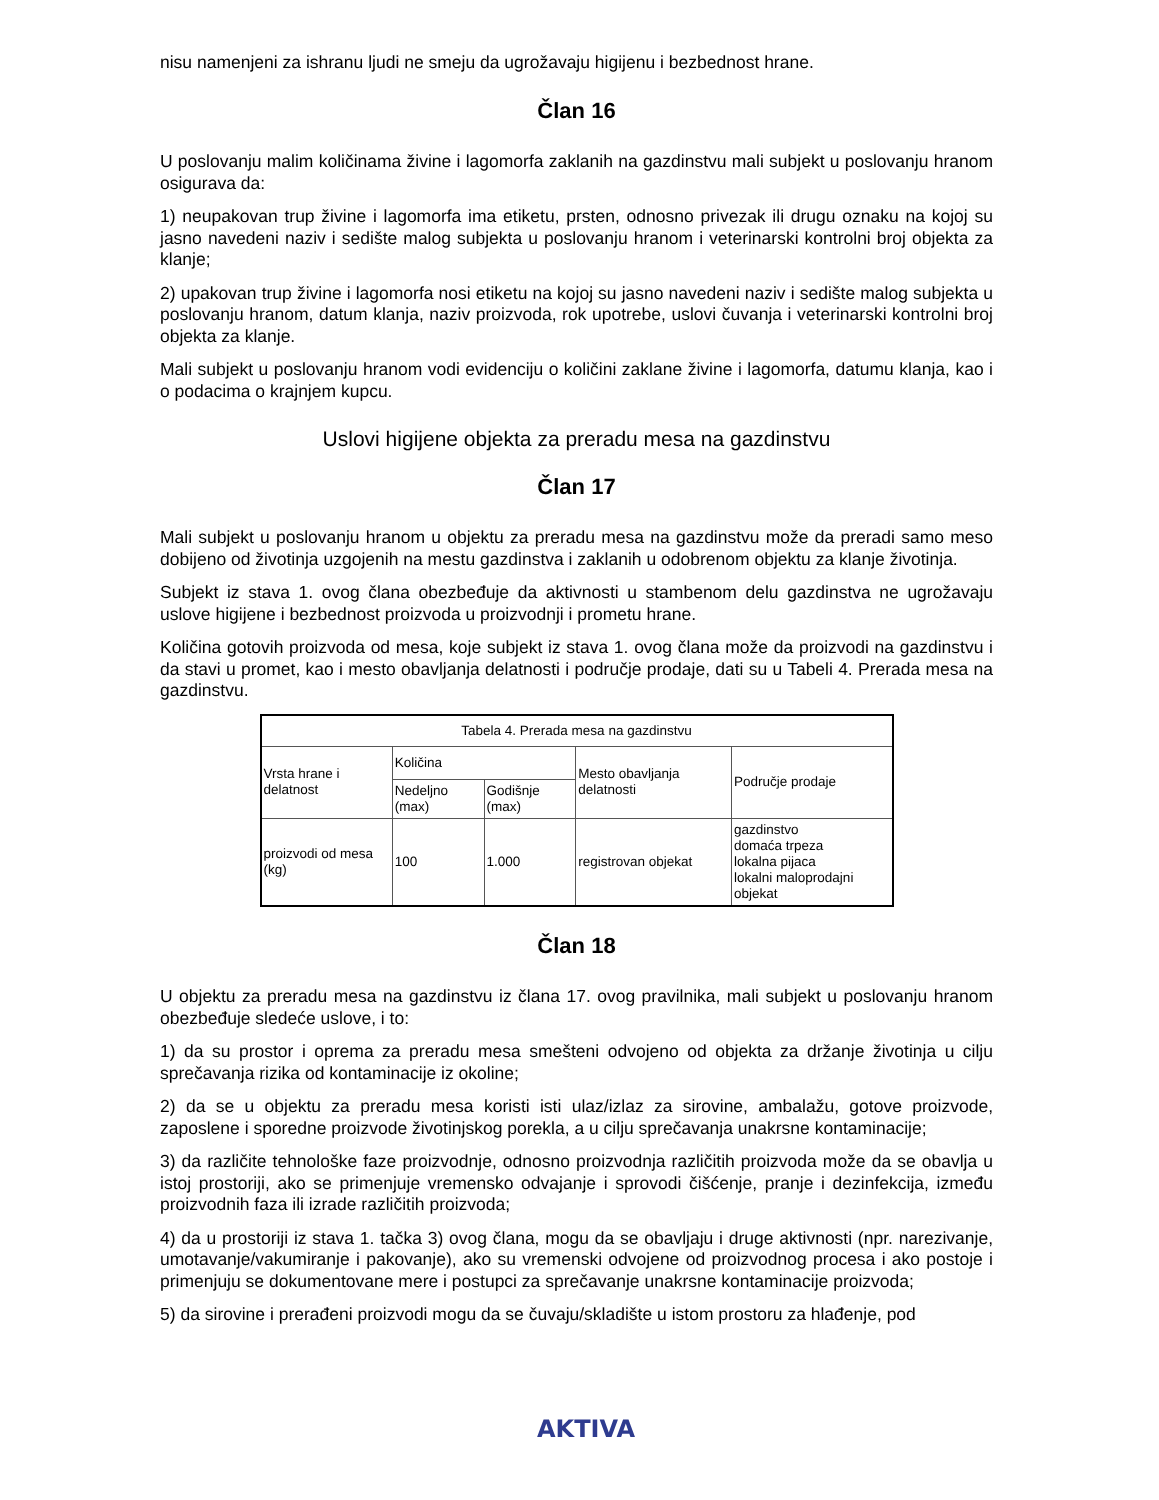nisu namenjeni za ishranu ljudi ne smeju da ugrožavaju higijenu i bezbednost hrane.
Član 16
U poslovanju malim količinama živine i lagomorfa zaklanih na gazdinstvu mali subjekt u poslovanju hranom osigurava da:
1) neupakovan trup živine i lagomorfa ima etiketu, prsten, odnosno privezak ili drugu oznaku na kojoj su jasno navedeni naziv i sedište malog subjekta u poslovanju hranom i veterinarski kontrolni broj objekta za klanje;
2) upakovan trup živine i lagomorfa nosi etiketu na kojoj su jasno navedeni naziv i sedište malog subjekta u poslovanju hranom, datum klanja, naziv proizvoda, rok upotrebe, uslovi čuvanja i veterinarski kontrolni broj objekta za klanje.
Mali subjekt u poslovanju hranom vodi evidenciju o količini zaklane živine i lagomorfa, datumu klanja, kao i o podacima o krajnjem kupcu.
Uslovi higijene objekta za preradu mesa na gazdinstvu
Član 17
Mali subjekt u poslovanju hranom u objektu za preradu mesa na gazdinstvu može da preradi samo meso dobijeno od životinja uzgojenih na mestu gazdinstva i zaklanih u odobrenom objektu za klanje životinja.
Subjekt iz stava 1. ovog člana obezbeđuje da aktivnosti u stambenom delu gazdinstva ne ugrožavaju uslove higijene i bezbednost proizvoda u proizvodnji i prometu hrane.
Količina gotovih proizvoda od mesa, koje subjekt iz stava 1. ovog člana može da proizvodi na gazdinstvu i da stavi u promet, kao i mesto obavljanja delatnosti i područje prodaje, dati su u Tabeli 4. Prerada mesa na gazdinstvu.
| Tabela 4. Prerada mesa na gazdinstvu | | | | |
| Vrsta hrane i delatnost | Količina | | Mesto obavljanja delatnosti | Područje prodaje |
| | Nedeljno (max) | Godišnje (max) | | |
| proizvodi od mesa (kg) | 100 | 1.000 | registrovan objekat | gazdinstvo domaća trpeza lokalna pijaca lokalni maloprodajni objekat |
Član 18
U objektu za preradu mesa na gazdinstvu iz člana 17. ovog pravilnika, mali subjekt u poslovanju hranom obezbeđuje sledeće uslove, i to:
1) da su prostor i oprema za preradu mesa smešteni odvojeno od objekta za držanje životinja u cilju sprečavanja rizika od kontaminacije iz okoline;
2) da se u objektu za preradu mesa koristi isti ulaz/izlaz za sirovine, ambalažu, gotove proizvode, zaposlene i sporedne proizvode životinjskog porekla, a u cilju sprečavanja unakrsne kontaminacije;
3) da različite tehnološke faze proizvodnje, odnosno proizvodnja različitih proizvoda može da se obavlja u istoj prostoriji, ako se primenjuje vremensko odvajanje i sprovodi čišćenje, pranje i dezinfekcija, između proizvodnih faza ili izrade različitih proizvoda;
4) da u prostoriji iz stava 1. tačka 3) ovog člana, mogu da se obavljaju i druge aktivnosti (npr. narezivanje, umotavanje/vakumiranje i pakovanje), ako su vremenski odvojene od proizvodnog procesa i ako postoje i primenjuju se dokumentovane mere i postupci za sprečavanje unakrsne kontaminacije proizvoda;
5) da sirovine i prerađeni proizvodi mogu da se čuvaju/skladište u istom prostoru za hlađenje, pod
AKTIVA